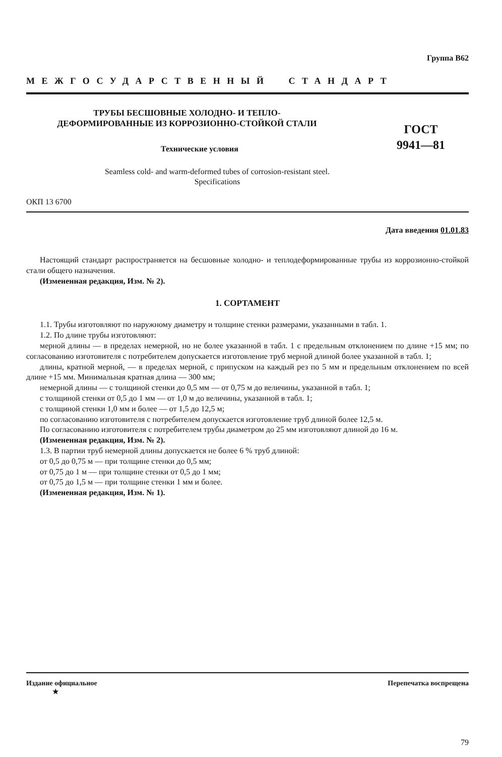Группа В62
МЕЖГОСУДАРСТВЕННЫЙ СТАНДАРТ
ТРУБЫ БЕСШОВНЫЕ ХОЛОДНО- И ТЕПЛО-
ДЕФОРМИРОВАННЫЕ ИЗ КОРРОЗИОННО-СТОЙКОЙ СТАЛИ
Технические условия
ГОСТ
9941—81
Seamless cold- and warm-deformed tubes of corrosion-resistant steel.
Specifications
ОКП 13 6700
Дата введения 01.01.83
Настоящий стандарт распространяется на бесшовные холодно- и теплодеформированные трубы из коррозионно-стойкой стали общего назначения.
(Измененная редакция, Изм. № 2).
1. СОРТАМЕНТ
1.1. Трубы изготовляют по наружному диаметру и толщине стенки размерами, указанными в табл. 1.
1.2. По длине трубы изготовляют:
мерной длины — в пределах немерной, но не более указанной в табл. 1 с предельным отклонением по длине +15 мм; по согласованию изготовителя с потребителем допускается изготовление труб мерной длиной более указанной в табл. 1;
длины, кратной мерной, — в пределах мерной, с припуском на каждый рез по 5 мм и предельным отклонением по всей длине +15 мм. Минимальная кратная длина — 300 мм;
немерной длины — с толщиной стенки до 0,5 мм — от 0,75 м до величины, указанной в табл. 1;
с толщиной стенки от 0,5 до 1 мм — от 1,0 м до величины, указанной в табл. 1;
с толщиной стенки 1,0 мм и более — от 1,5 до 12,5 м;
по согласованию изготовителя с потребителем допускается изготовление труб длиной более 12,5 м.
По согласованию изготовителя с потребителем трубы диаметром до 25 мм изготовляют длиной до 16 м.
(Измененная редакция, Изм. № 2).
1.3. В партии труб немерной длины допускается не более 6 % труб длиной:
от 0,5 до 0,75 м — при толщине стенки до 0,5 мм;
от 0,75 до 1 м — при толщине стенки от 0,5 до 1 мм;
от 0,75 до 1,5 м — при толщине стенки 1 мм и более.
(Измененная редакция, Изм. № 1).
Издание официальное
★
Перепечатка воспрещена
79